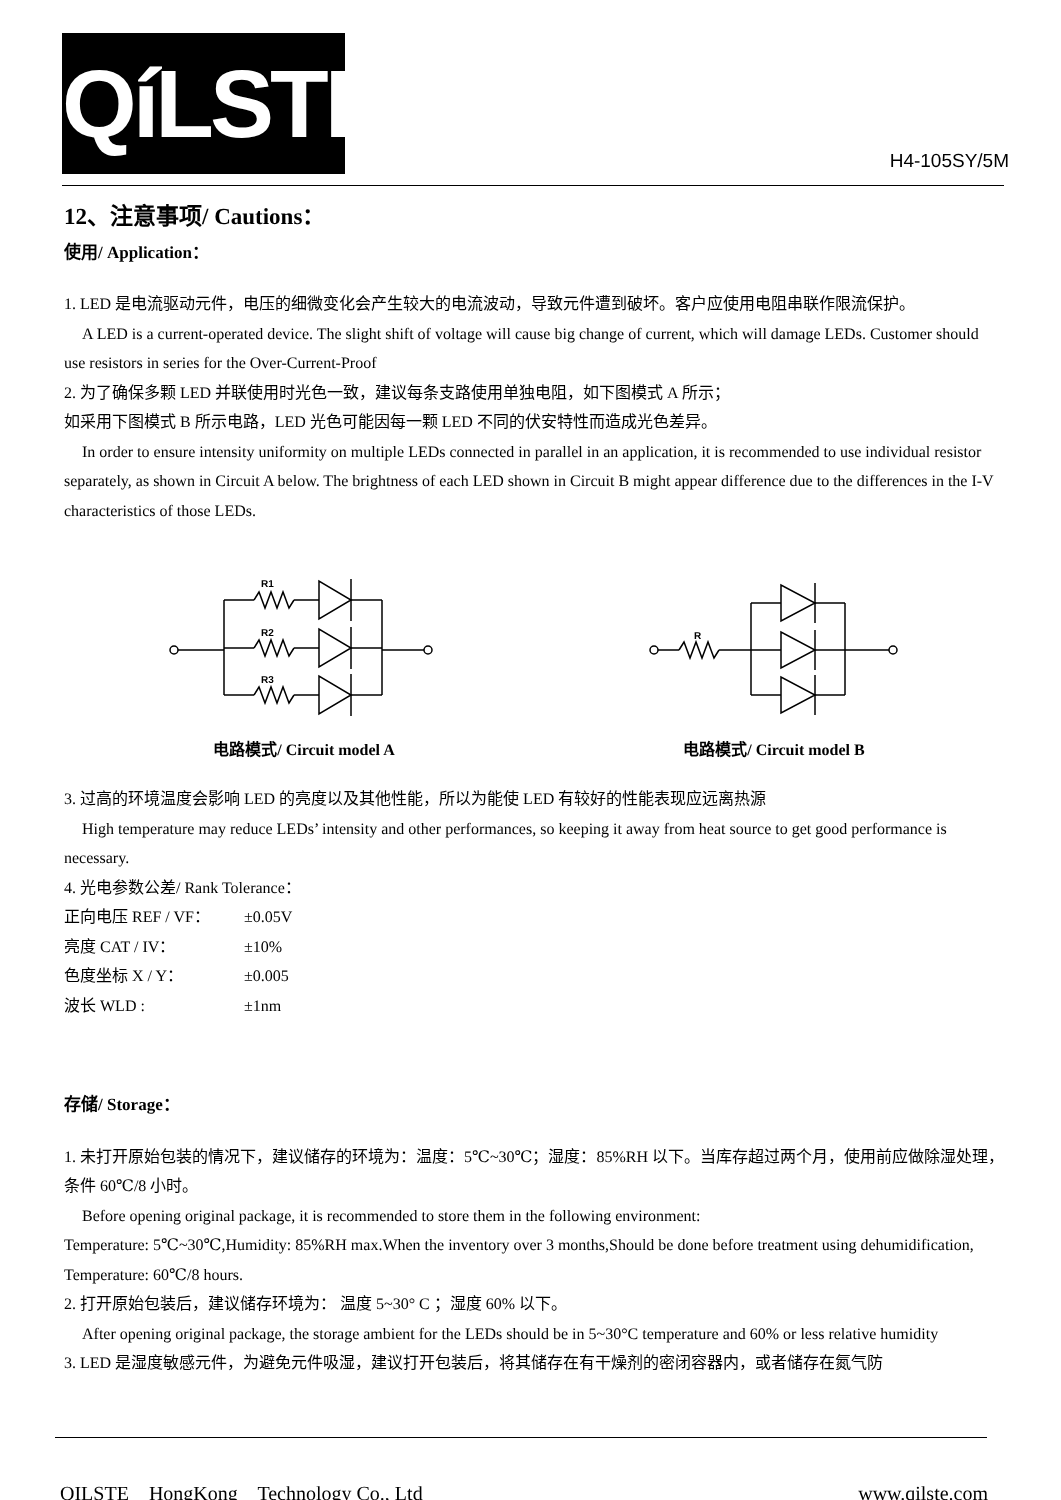QíLSTE
H4-105SY/5M
12、注意事项/ Cautions：
使用/ Application：
1. LED 是电流驱动元件，电压的细微变化会产生较大的电流波动，导致元件遭到破坏。客户应使用电阻串联作限流保护。
A LED is a current-operated device. The slight shift of voltage will cause big change of current, which will damage LEDs. Customer should use resistors in series for the Over-Current-Proof
2. 为了确保多颗 LED 并联使用时光色一致，建议每条支路使用单独电阻，如下图模式 A 所示；
如采用下图模式 B 所示电路，LED 光色可能因每一颗 LED 不同的伏安特性而造成光色差异。
In order to ensure intensity uniformity on multiple LEDs connected in parallel in an application, it is recommended to use individual resistor separately, as shown in Circuit A below. The brightness of each LED shown in Circuit B might appear difference due to the differences in the I-V characteristics of those LEDs.
R1
R2
R3
电路模式/ Circuit model A
R
电路模式/ Circuit model B
3. 过高的环境温度会影响 LED 的亮度以及其他性能，所以为能使 LED 有较好的性能表现应远离热源
High temperature may reduce LEDs’ intensity and other performances, so keeping it away from heat source to get good performance is necessary.
4. 光电参数公差/ Rank Tolerance：
正向电压 REF / VF： ±0.05V
亮度 CAT / IV： ±10%
色度坐标 X / Y： ±0.005
波长 WLD : ±1nm
存储/ Storage：
1. 未打开原始包装的情况下，建议储存的环境为：温度：5℃~30℃；湿度：85%RH 以下。当库存超过两个月，使用前应做除湿处理，条件 60℃/8 小时。
Before opening original package, it is recommended to store them in the following environment:
Temperature: 5℃~30℃,Humidity: 85%RH max.When the inventory over 3 months,Should be done before treatment using dehumidification, Temperature: 60℃/8 hours.
2. 打开原始包装后，建议储存环境为： 温度 5~30° C ；湿度 60% 以下。
After opening original package, the storage ambient for the LEDs should be in 5~30°C temperature and 60% or less relative humidity
3. LED 是湿度敏感元件，为避免元件吸湿，建议打开包装后，将其储存在有干燥剂的密闭容器内，或者储存在氮气防
QILSTE HongKong Technology Co., Ltd www.qilste.com